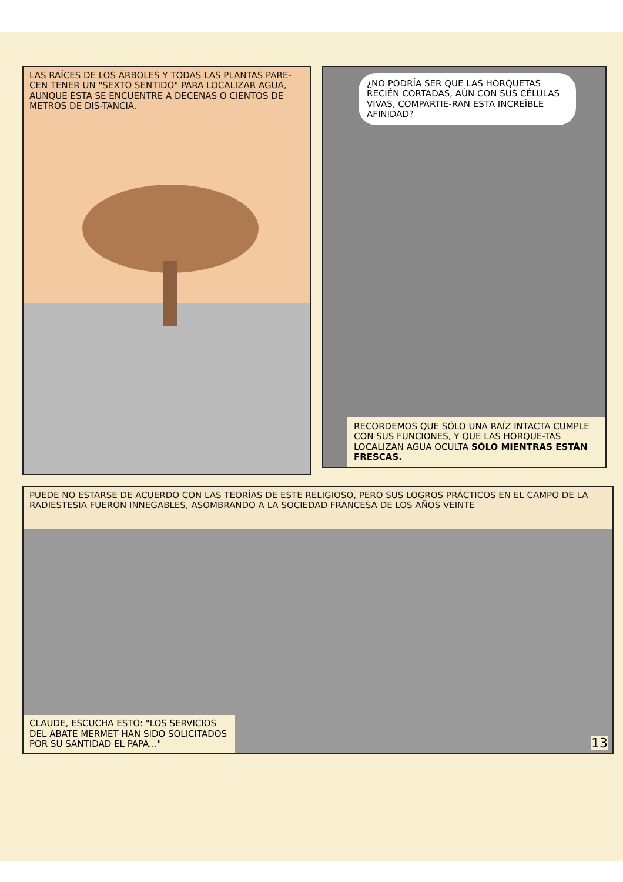LAS RAÍCES DE LOS ÁRBOLES Y TODAS LAS PLANTAS PARE-CEN TENER UN "SEXTO SENTIDO" PARA LOCALIZAR AGUA, AUNQUE ÉSTA SE ENCUENTRE A DECENAS O CIENTOS DE METROS DE DIS-TANCIA.
¿NO PODRÍA SER QUE LAS HORQUETAS RECIÉN CORTADAS, AÚN CON SUS CÉLULAS VIVAS, COMPARTIE-RAN ESTA INCREÍBLE AFINIDAD?
RECORDEMOS QUE SÓLO UNA RAÍZ INTACTA CUMPLE CON SUS FUNCIONES, Y QUE LAS HORQUE-TAS LOCALIZAN AGUA OCULTA SÓLO MIENTRAS ESTÁN FRESCAS.
PUEDE NO ESTARSE DE ACUERDO CON LAS TEORÍAS DE ESTE RELIGIOSO, PERO SUS LOGROS PRÁCTICOS EN EL CAMPO DE LA RADIESTESIA FUERON INNEGABLES, ASOMBRANDO A LA SOCIEDAD FRANCESA DE LOS AÑOS VEINTE
CLAUDE, ESCUCHA ESTO: "LOS SERVICIOS DEL ABATE MERMET HAN SIDO SOLICITADOS POR SU SANTIDAD EL PAPA..."
13